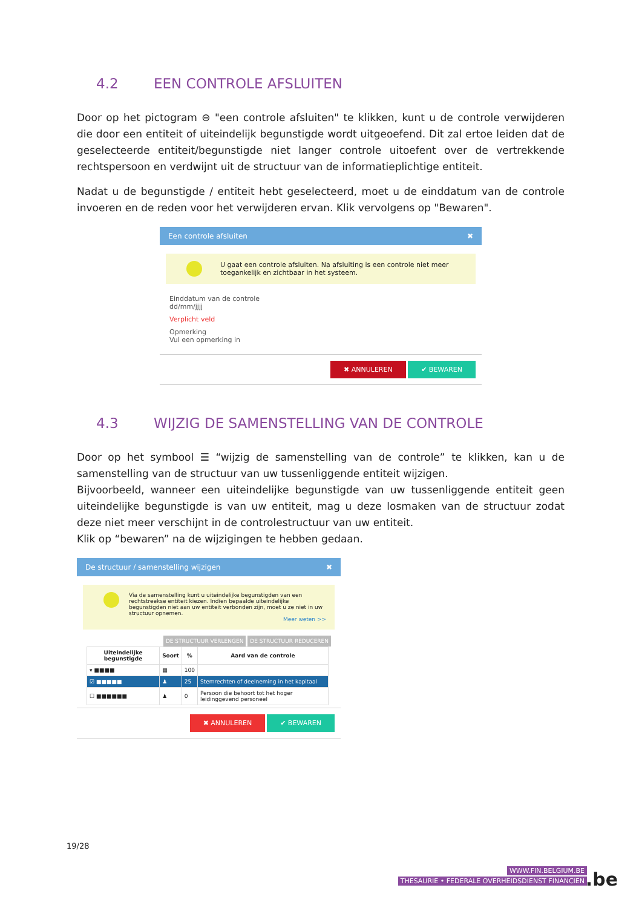4.2 EEN CONTROLE AFSLUITEN
Door op het pictogram ⊖ "een controle afsluiten" te klikken, kunt u de controle verwijderen die door een entiteit of uiteindelijk begunstigde wordt uitgeoefend. Dit zal ertoe leiden dat de geselecteerde entiteit/begunstigde niet langer controle uitoefent over de vertrekkende rechtspersoon en verdwijnt uit de structuur van de informatieplichtige entiteit.
Nadat u de begunstigde / entiteit hebt geselecteerd, moet u de einddatum van de controle invoeren en de reden voor het verwijderen ervan. Klik vervolgens op "Bewaren".
Een controle afsluiten ✖
U gaat een controle afsluiten. Na afsluiting is een controle niet meer toegankelijk en zichtbaar in het systeem.
Einddatum van de controle
dd/mm/jjjj
Verplicht veld
Opmerking
Vul een opmerking in
✖ ANNULEREN ✔ BEWAREN
4.3 WIJZIG DE SAMENSTELLING VAN DE CONTROLE
Door op het symbool ☰ “wijzig de samenstelling van de controle” te klikken, kan u de samenstelling van de structuur van uw tussenliggende entiteit wijzigen.
Bijvoorbeeld, wanneer een uiteindelijke begunstigde van uw tussenliggende entiteit geen uiteindelijke begunstigde is van uw entiteit, mag u deze losmaken van de structuur zodat deze niet meer verschijnt in de controlestructuur van uw entiteit.
Klik op “bewaren” na de wijzigingen te hebben gedaan.
De structuur / samenstelling wijzigen ✖
Via de samenstelling kunt u uiteindelijke begunstigden van een rechtstreekse entiteit kiezen. Indien bepaalde uiteindelijke begunstigden niet aan uw entiteit verbonden zijn, moet u ze niet in uw structuur opnemen.
Meer weten >>
DE STRUCTUUR VERLENGEN DE STRUCTUUR REDUCEREN
| Uiteindelijke begunstigde | Soort | % | Aard van de controle |
| --- | --- | --- | --- |
| ▾ ■■■■ | ▦ | 100 | |
| ☑ ■■■■■ | ♟ | 25 | Stemrechten of deelneming in het kapitaal |
| ☐ ■■■■■■ | ♟ | 0 | Persoon die behoort tot het hoger leidinggevend personeel |
✖ ANNULEREN ✔ BEWAREN
19/28
WWW.FIN.BELGIUM.BE
THESAURIE • FEDERALE OVERHEIDSDIENST FINANCIEN
.be